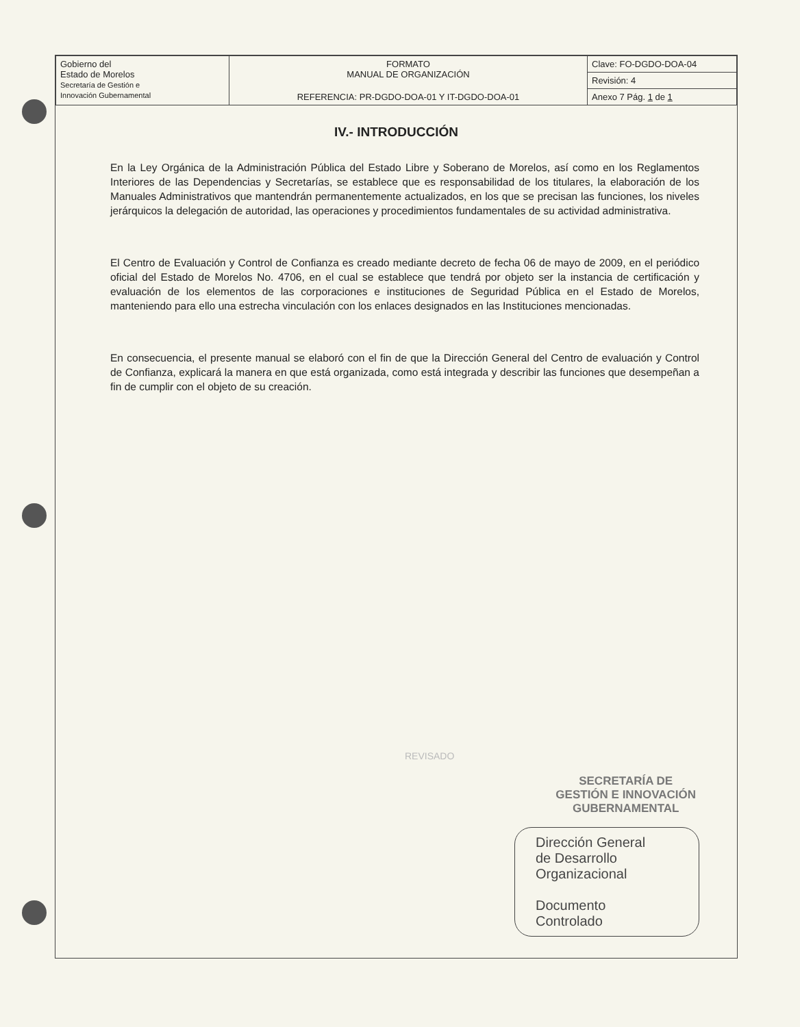| Gobierno del Estado de Morelos Secretaría de Gestión e Innovación Gubernamental | FORMATO MANUAL DE ORGANIZACIÓN | Clave: FO-DGDO-DOA-04 |
| | | Revisión: 4 |
| | REFERENCIA: PR-DGDO-DOA-01 Y IT-DGDO-DOA-01 | Anexo 7 Pág. 1 de 1 |
IV.- INTRODUCCIÓN
En la Ley Orgánica de la Administración Pública del Estado Libre y Soberano de Morelos, así como en los Reglamentos Interiores de las Dependencias y Secretarías, se establece que es responsabilidad de los titulares, la elaboración de los Manuales Administrativos que mantendrán permanentemente actualizados, en los que se precisan las funciones, los niveles jerárquicos la delegación de autoridad, las operaciones y procedimientos fundamentales de su actividad administrativa.
El Centro de Evaluación y Control de Confianza es creado mediante decreto de fecha 06 de mayo de 2009, en el periódico oficial del Estado de Morelos No. 4706, en el cual se establece que tendrá por objeto ser la instancia de certificación y evaluación de los elementos de las corporaciones e instituciones de Seguridad Pública en el Estado de Morelos, manteniendo para ello una estrecha vinculación con los enlaces designados en las Instituciones mencionadas.
En consecuencia, el presente manual se elaboró con el fin de que la Dirección General del Centro de evaluación y Control de Confianza, explicará la manera en que está organizada, como está integrada y describir las funciones que desempeñan a fin de cumplir con el objeto de su creación.
REVISADO
SECRETARÍA DE
GESTIÓN E INNOVACIÓN
GUBERNAMENTAL
Dirección General
de Desarrollo
Organizacional
Documento
Controlado